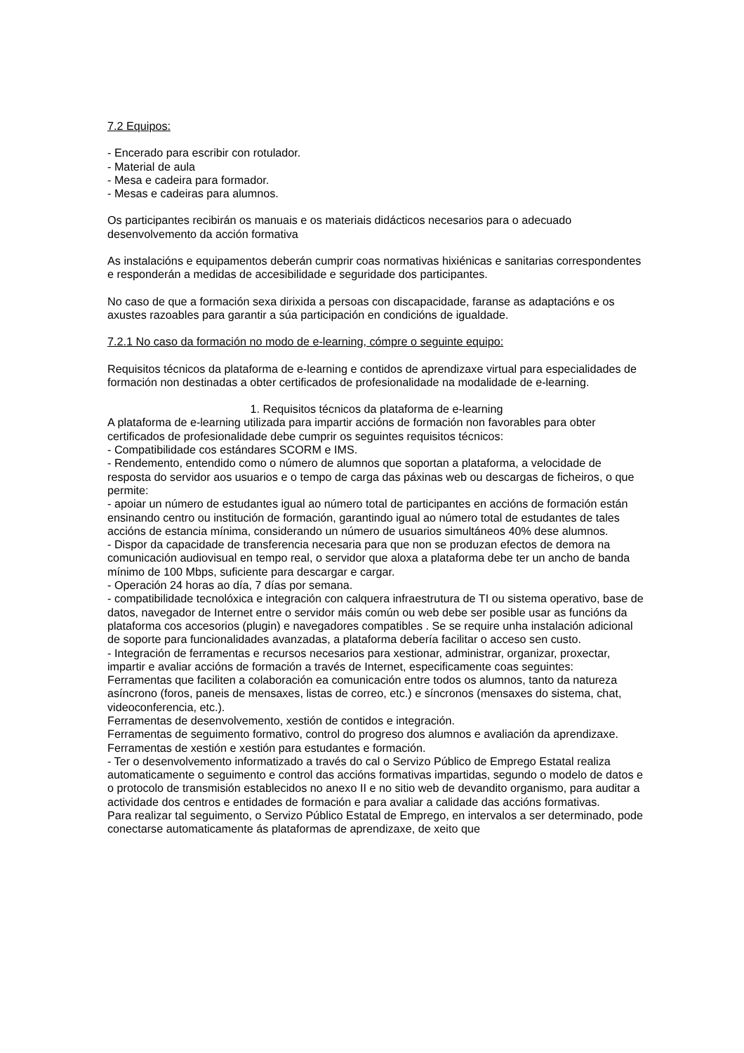7.2 Equipos:
- Encerado para escribir con rotulador.
- Material de aula
- Mesa e cadeira para formador.
- Mesas e cadeiras para alumnos.
Os participantes recibirán os manuais e os materiais didácticos necesarios para o adecuado desenvolvemento da acción formativa
As instalacións e equipamentos deberán cumprir coas normativas hixiénicas e sanitarias correspondentes e responderán a medidas de accesibilidade e seguridade dos participantes.
No caso de que a formación sexa dirixida a persoas con discapacidade, faranse as adaptacións e os axustes razoables para garantir a súa participación en condicións de igualdade.
7.2.1 No caso da formación no modo de e-learning, cómpre o seguinte equipo:
Requisitos técnicos da plataforma de e-learning e contidos de aprendizaxe virtual para especialidades de formación non destinadas a obter certificados de profesionalidade na modalidade de e-learning.
1. Requisitos técnicos da plataforma de e-learning
A plataforma de e-learning utilizada para impartir accións de formación non favorables para obter certificados de profesionalidade debe cumprir os seguintes requisitos técnicos:
- Compatibilidade cos estándares SCORM e IMS.
- Rendemento, entendido como o número de alumnos que soportan a plataforma, a velocidade de resposta do servidor aos usuarios e o tempo de carga das páxinas web ou descargas de ficheiros, o que permite:
- apoiar un número de estudantes igual ao número total de participantes en accións de formación están ensinando centro ou institución de formación, garantindo igual ao número total de estudantes de tales accións de estancia mínima, considerando un número de usuarios simultáneos 40% dese alumnos.
- Dispor da capacidade de transferencia necesaria para que non se produzan efectos de demora na comunicación audiovisual en tempo real, o servidor que aloxa a plataforma debe ter un ancho de banda mínimo de 100 Mbps, suficiente para descargar e cargar.
- Operación 24 horas ao día, 7 días por semana.
- compatibilidade tecnolóxica e integración con calquera infraestrutura de TI ou sistema operativo, base de datos, navegador de Internet entre o servidor máis común ou web debe ser posible usar as funcións da plataforma cos accesorios (plugin) e navegadores compatibles . Se se require unha instalación adicional de soporte para funcionalidades avanzadas, a plataforma debería facilitar o acceso sen custo.
- Integración de ferramentas e recursos necesarios para xestionar, administrar, organizar, proxectar, impartir e avaliar accións de formación a través de Internet, especificamente coas seguintes:
Ferramentas que faciliten a colaboración ea comunicación entre todos os alumnos, tanto da natureza asíncrono (foros, paneis de mensaxes, listas de correo, etc.) e síncronos (mensaxes do sistema, chat, videoconferencia, etc.).
Ferramentas de desenvolvemento, xestión de contidos e integración.
Ferramentas de seguimento formativo, control do progreso dos alumnos e avaliación da aprendizaxe. Ferramentas de xestión e xestión para estudantes e formación.
- Ter o desenvolvemento informatizado a través do cal o Servizo Público de Emprego Estatal realiza automaticamente o seguimento e control das accións formativas impartidas, segundo o modelo de datos e o protocolo de transmisión establecidos no anexo II e no sitio web de devandito organismo, para auditar a actividade dos centros e entidades de formación e para avaliar a calidade das accións formativas.
Para realizar tal seguimento, o Servizo Público Estatal de Emprego, en intervalos a ser determinado, pode conectarse automaticamente ás plataformas de aprendizaxe, de xeito que